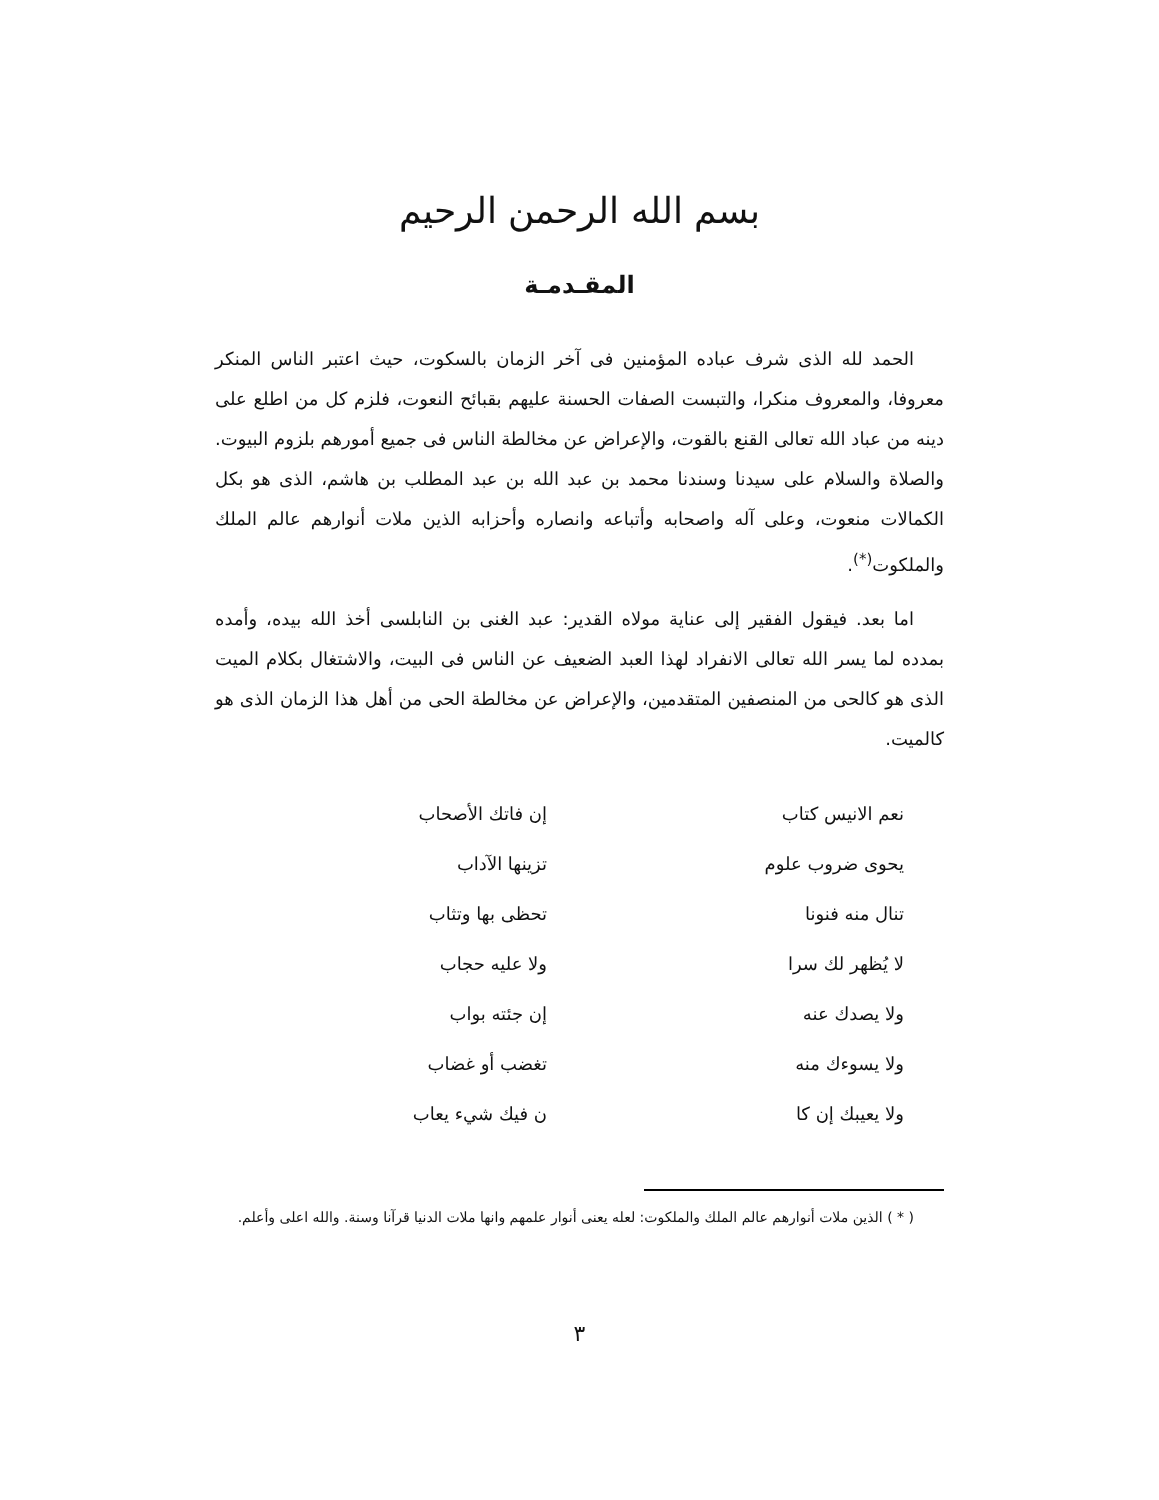بسم الله الرحمن الرحيم
المقـدمـة
الحمد لله الذى شرف عباده المؤمنين فى آخر الزمان بالسكوت، حيث اعتبر الناس المنكر معروفا، والمعروف منكرا، والتبست الصفات الحسنة عليهم بقبائح النعوت، فلزم كل من اطلع على دينه من عباد الله تعالى القنع بالقوت، والإعراض عن مخالطة الناس فى جميع أمورهم بلزوم البيوت. والصلاة والسلام على سيدنا وسندنا محمد بن عبد الله بن عبد المطلب بن هاشم، الذى هو بكل الكمالات منعوت، وعلى آله واصحابه وأتباعه وانصاره وأحزابه الذين ملات أنوارهم عالم الملك والملكوت<sup>(*)</sup>.
اما بعد. فيقول الفقير إلى عناية مولاه القدير: عبد الغنى بن النابلسى أخذ الله بيده، وأمده بمدده لما يسر الله تعالى الانفراد لهذا العبد الضعيف عن الناس فى البيت، والاشتغال بكلام الميت الذى هو كالحى من المنصفين المتقدمين، والإعراض عن مخالطة الحى من أهل هذا الزمان الذى هو كالميت.
نعم الانيس كتاب إن فاتك الأصحاب
يحوى ضروب علوم تزينها الآداب
تنال منه فنونا تحظى بها وتثاب
لا يُظهر لك سرا ولا عليه حجاب
ولا يصدك عنه إن جئته بواب
ولا يسوءك منه تغضب أو غضاب
ولا يعيبك إن كا ن فيك شيء يعاب
( * ) الذين ملات أنوارهم عالم الملك والملكوت: لعله يعنى أنوار علمهم وانها ملات الدنيا قرآنا وسنة. والله اعلى وأعلم.
٣